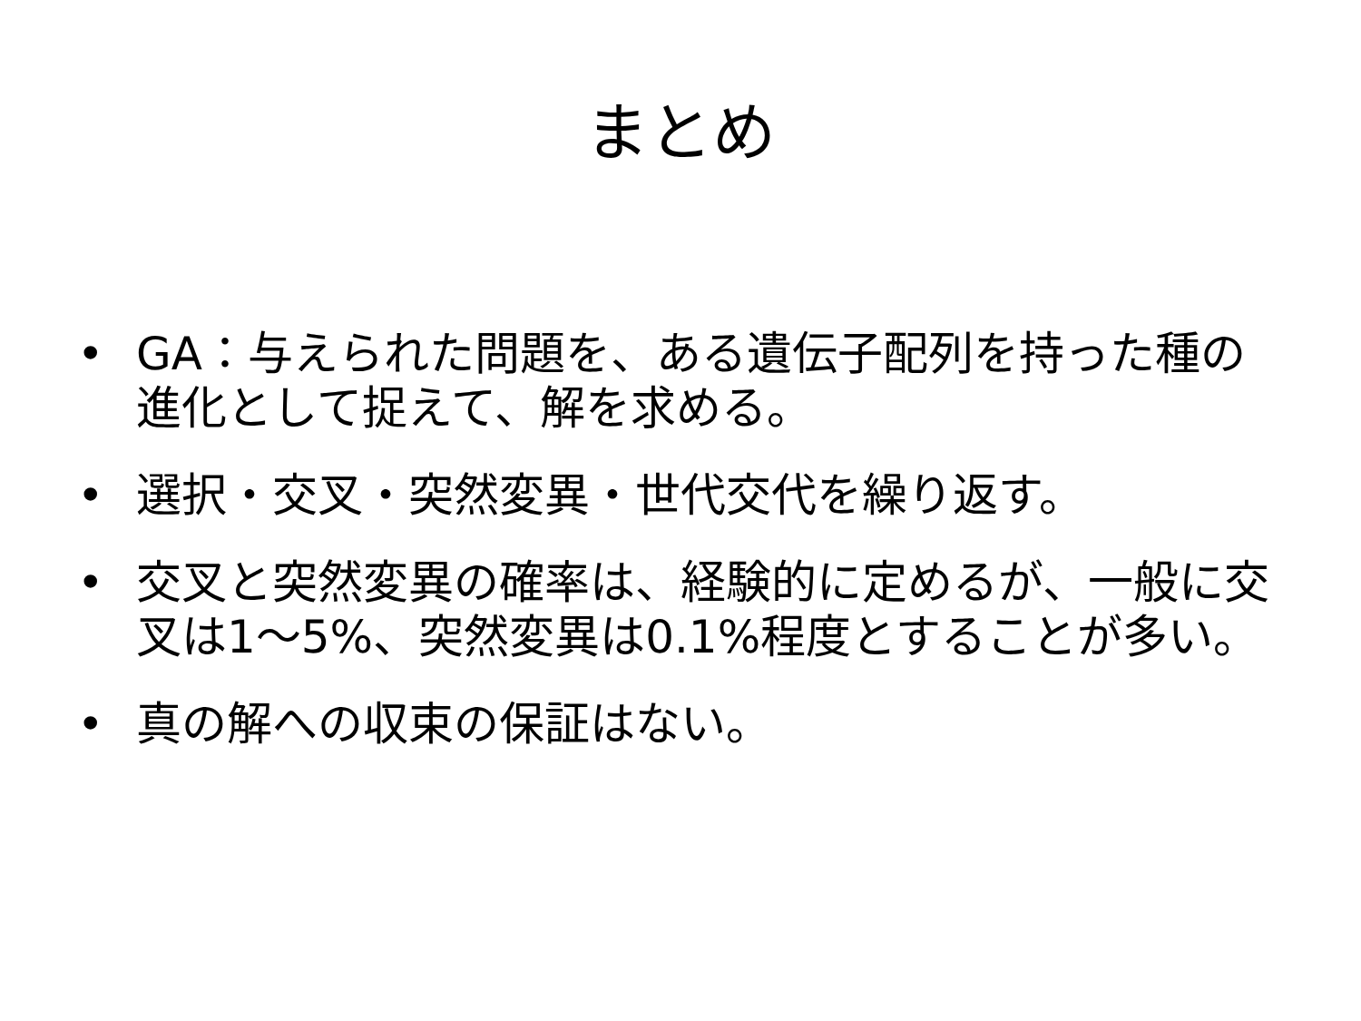まとめ
• GA：与えられた問題を、ある遺伝子配列を持った種の進化として捉えて、解を求める。
• 選択・交叉・突然変異・世代交代を繰り返す。
• 交叉と突然変異の確率は、経験的に定めるが、一般に交叉は1～5%、突然変異は0.1%程度とすることが多い。
• 真の解への収束の保証はない。